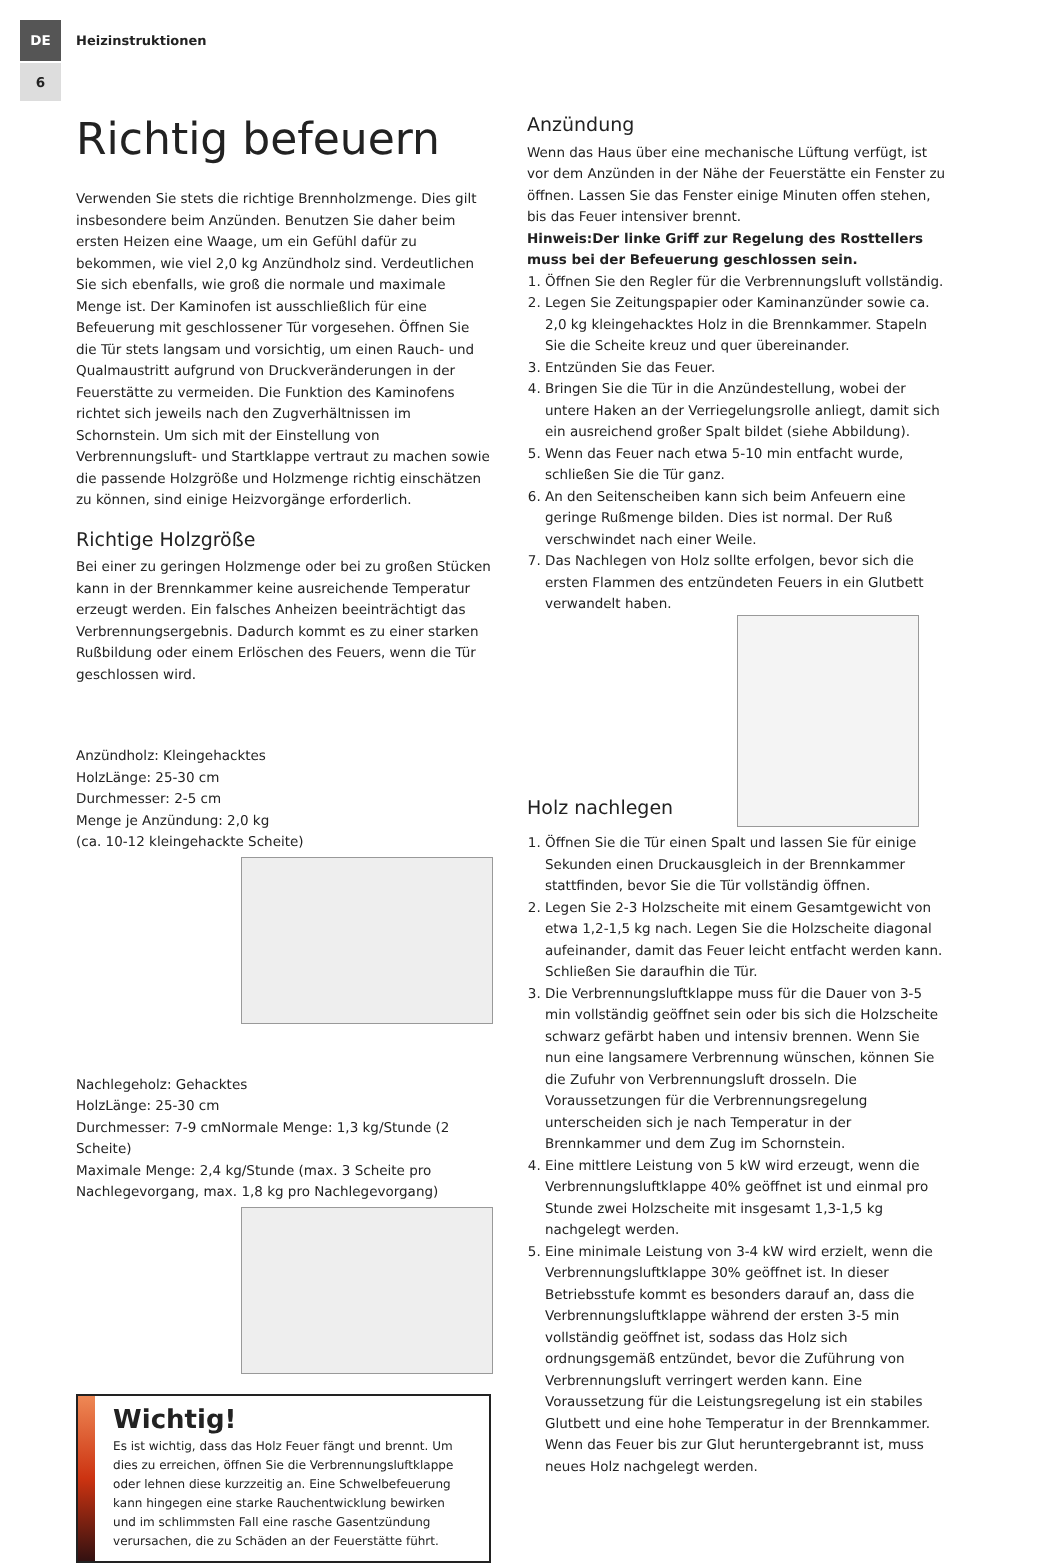DE
6
Heizinstruktionen
Richtig befeuern
Verwenden Sie stets die richtige Brennholzmenge. Dies gilt insbesondere beim Anzünden. Benutzen Sie daher beim ersten Heizen eine Waage, um ein Gefühl dafür zu bekommen, wie viel 2,0 kg Anzündholz sind. Verdeutlichen Sie sich ebenfalls, wie groß die normale und maximale Menge ist. Der Kaminofen ist ausschließlich für eine Befeuerung mit geschlossener Tür vorgesehen. Öffnen Sie die Tür stets langsam und vorsichtig, um einen Rauch- und Qualmaustritt aufgrund von Druckveränderungen in der Feuerstätte zu vermeiden. Die Funktion des Kaminofens richtet sich jeweils nach den Zugverhältnissen im Schornstein. Um sich mit der Einstellung von Verbrennungsluft- und Startklappe vertraut zu machen sowie die passende Holzgröße und Holzmenge richtig einschätzen zu können, sind einige Heizvorgänge erforderlich.
Richtige Holzgröße
Bei einer zu geringen Holzmenge oder bei zu großen Stücken kann in der Brennkammer keine ausreichende Temperatur erzeugt werden. Ein falsches Anheizen beeinträchtigt das Verbrennungsergebnis. Dadurch kommt es zu einer starken Rußbildung oder einem Erlöschen des Feuers, wenn die Tür geschlossen wird.
Anzündholz: Kleingehacktes
HolzLänge: 25-30 cm
Durchmesser: 2-5 cm
Menge je Anzündung: 2,0 kg
(ca. 10-12 kleingehackte Scheite)
Nachlegeholz: Gehacktes
HolzLänge: 25-30 cm
Durchmesser: 7-9 cmNormale Menge: 1,3 kg/Stunde (2 Scheite)
Maximale Menge: 2,4 kg/Stunde (max. 3 Scheite pro Nachlegevorgang, max. 1,8 kg pro Nachlegevorgang)
Wichtig!
Es ist wichtig, dass das Holz Feuer fängt und brennt. Um dies zu erreichen, öffnen Sie die Verbrennungsluftklappe oder lehnen diese kurzzeitig an. Eine Schwelbefeuerung kann hingegen eine starke Rauchentwicklung bewirken und im schlimmsten Fall eine rasche Gasentzündung verursachen, die zu Schäden an der Feuerstätte führt.
Anzündung
Wenn das Haus über eine mechanische Lüftung verfügt, ist vor dem Anzünden in der Nähe der Feuerstätte ein Fenster zu öffnen. Lassen Sie das Fenster einige Minuten offen stehen, bis das Feuer intensiver brennt.
Hinweis:Der linke Griff zur Regelung des Rosttellers muss bei der Befeuerung geschlossen sein.
1. Öffnen Sie den Regler für die Verbrennungsluft vollständig.
2. Legen Sie Zeitungspapier oder Kaminanzünder sowie ca. 2,0 kg kleingehacktes Holz in die Brennkammer. Stapeln Sie die Scheite kreuz und quer übereinander.
3. Entzünden Sie das Feuer.
4. Bringen Sie die Tür in die Anzündestellung, wobei der untere Haken an der Verriegelungsrolle anliegt, damit sich ein ausreichend großer Spalt bildet (siehe Abbildung).
5. Wenn das Feuer nach etwa 5-10 min entfacht wurde, schließen Sie die Tür ganz.
6. An den Seitenscheiben kann sich beim Anfeuern eine geringe Rußmenge bilden. Dies ist normal. Der Ruß verschwindet nach einer Weile.
7. Das Nachlegen von Holz sollte erfolgen, bevor sich die ersten Flammen des entzündeten Feuers in ein Glutbett verwandelt haben.
Holz nachlegen
1. Öffnen Sie die Tür einen Spalt und lassen Sie für einige Sekunden einen Druckausgleich in der Brennkammer stattfinden, bevor Sie die Tür vollständig öffnen.
2. Legen Sie 2-3 Holzscheite mit einem Gesamtgewicht von etwa 1,2-1,5 kg nach. Legen Sie die Holzscheite diagonal aufeinander, damit das Feuer leicht entfacht werden kann. Schließen Sie daraufhin die Tür.
3. Die Verbrennungsluftklappe muss für die Dauer von 3-5 min vollständig geöffnet sein oder bis sich die Holzscheite schwarz gefärbt haben und intensiv brennen. Wenn Sie nun eine langsamere Verbrennung wünschen, können Sie die Zufuhr von Verbrennungsluft drosseln. Die Voraussetzungen für die Verbrennungsregelung unterscheiden sich je nach Temperatur in der Brennkammer und dem Zug im Schornstein.
4. Eine mittlere Leistung von 5 kW wird erzeugt, wenn die Verbrennungsluftklappe 40% geöffnet ist und einmal pro Stunde zwei Holzscheite mit insgesamt 1,3-1,5 kg nachgelegt werden.
5. Eine minimale Leistung von 3-4 kW wird erzielt, wenn die Verbrennungsluftklappe 30% geöffnet ist. In dieser Betriebsstufe kommt es besonders darauf an, dass die Verbrennungsluftklappe während der ersten 3-5 min vollständig geöffnet ist, sodass das Holz sich ordnungsgemäß entzündet, bevor die Zuführung von Verbrennungsluft verringert werden kann. Eine Voraussetzung für die Leistungsregelung ist ein stabiles Glutbett und eine hohe Temperatur in der Brennkammer. Wenn das Feuer bis zur Glut heruntergebrannt ist, muss neues Holz nachgelegt werden.